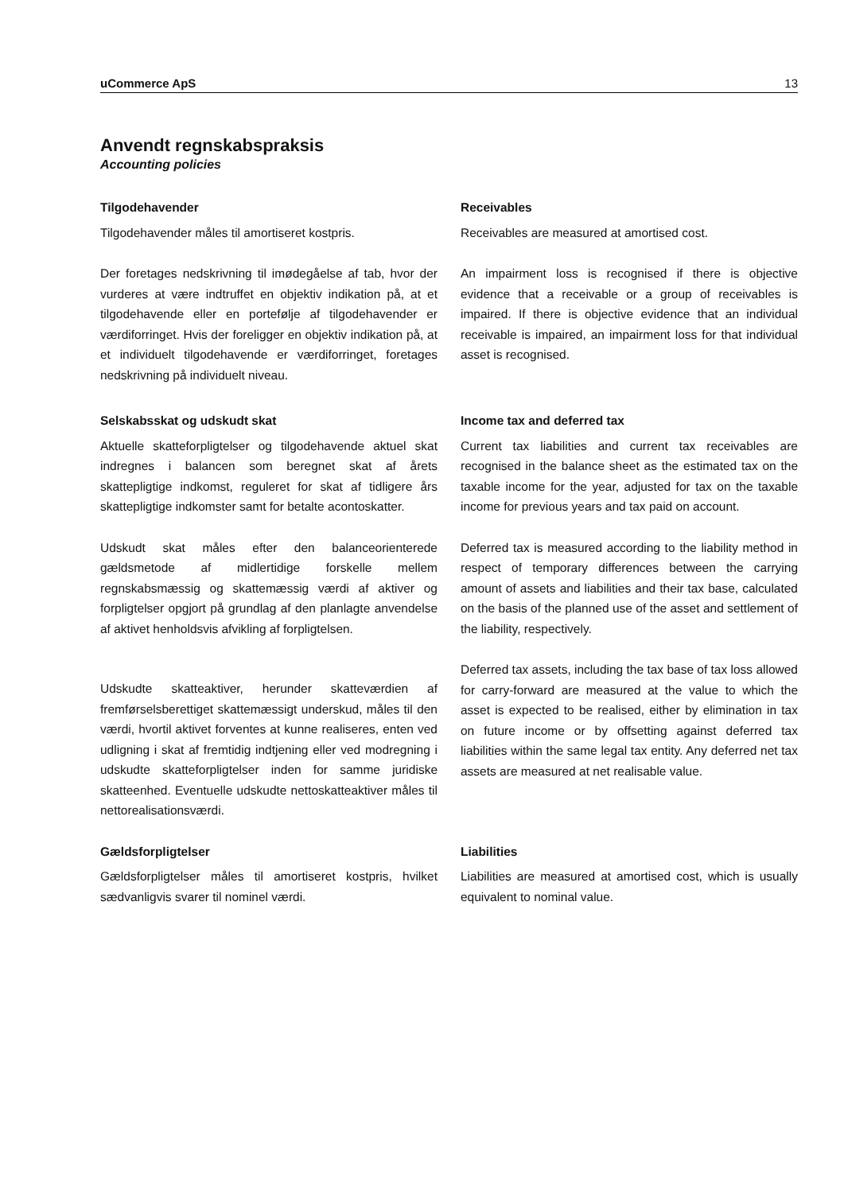uCommerce ApS 13
Anvendt regnskabspraksis
Accounting policies
Tilgodehavender
Tilgodehavender måles til amortiseret kostpris.
Der foretages nedskrivning til imødegåelse af tab, hvor der vurderes at være indtruffet en objektiv indikation på, at et tilgodehavende eller en portefølje af tilgodehavender er værdiforringet. Hvis der foreligger en objektiv indikation på, at et individuelt tilgodehavende er værdiforringet, foretages nedskrivning på individuelt niveau.
Receivables
Receivables are measured at amortised cost.
An impairment loss is recognised if there is objective evidence that a receivable or a group of receivables is impaired. If there is objective evidence that an individual receivable is impaired, an impairment loss for that individual asset is recognised.
Selskabsskat og udskudt skat
Aktuelle skatteforpligtelser og tilgodehavende aktuel skat indregnes i balancen som beregnet skat af årets skattepligtige indkomst, reguleret for skat af tidligere års skattepligtige indkomster samt for betalte acontoskatter.
Udskudt skat måles efter den balanceorienterede gældsmetode af midlertidige forskelle mellem regnskabsmæssig og skattemæssig værdi af aktiver og forpligtelser opgjort på grundlag af den planlagte anvendelse af aktivet henholdsvis afvikling af forpligtelsen.
Udskudte skatteaktiver, herunder skatteværdien af fremførselsberettiget skattemæssigt underskud, måles til den værdi, hvortil aktivet forventes at kunne realiseres, enten ved udligning i skat af fremtidig indtjening eller ved modregning i udskudte skatteforpligtelser inden for samme juridiske skatteenhed. Eventuelle udskudte nettoskatteaktiver måles til nettorealisationsværdi.
Income tax and deferred tax
Current tax liabilities and current tax receivables are recognised in the balance sheet as the estimated tax on the taxable income for the year, adjusted for tax on the taxable income for previous years and tax paid on account.
Deferred tax is measured according to the liability method in respect of temporary differences between the carrying amount of assets and liabilities and their tax base, calculated on the basis of the planned use of the asset and settlement of the liability, respectively.
Deferred tax assets, including the tax base of tax loss allowed for carry-forward are measured at the value to which the asset is expected to be realised, either by elimination in tax on future income or by offsetting against deferred tax liabilities within the same legal tax entity. Any deferred net tax assets are measured at net realisable value.
Gældsforpligtelser
Gældsforpligtelser måles til amortiseret kostpris, hvilket sædvanligvis svarer til nominel værdi.
Liabilities
Liabilities are measured at amortised cost, which is usually equivalent to nominal value.